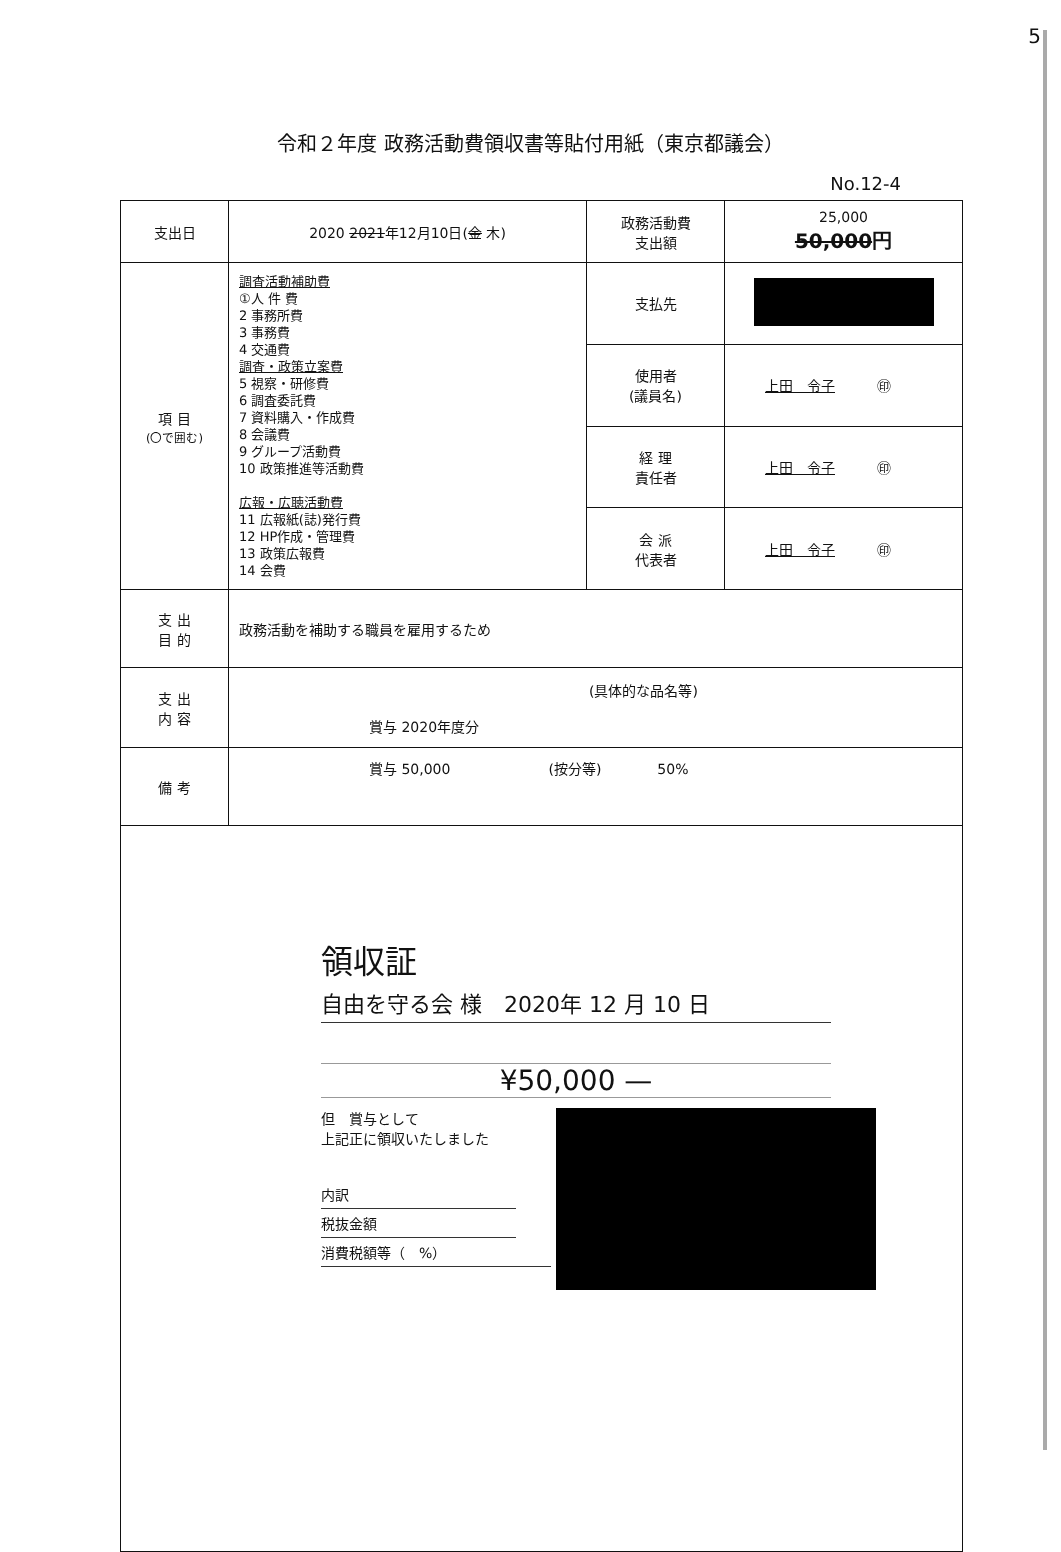5
令和２年度 政務活動費領収書等貼付用紙（東京都議会）
No.12-4
| 支出日 | 2020 2021 年12月10日( 金 木) | 政務活動費 支出額 | 25,000 50,000 円 |
| 項 目 (〇で囲む) | 調査活動補助費 ①人 件 費 2 事務所費 3 事務費 4 交通費 調査・政策立案費 5 視察・研修費 6 調査委託費 7 資料購入・作成費 8 会議費 9 グループ活動費 10 政策推進等活動費 広報・広聴活動費 11 広報紙(誌)発行費 12 HP作成・管理費 13 政策広報費 14 会費 | 支払先 | |
| | | 使用者 (議員名) | 上田 令子 ㊞ |
| | | 経 理 責任者 | 上田 令子 ㊞ |
| | | 会 派 代表者 | 上田 令子 ㊞ |
| 支 出 目 的 | 政務活動を補助する職員を雇用するため | | |
| 支 出 内 容 | (具体的な品名等) 賞与 2020年度分 | | |
| 備 考 | 賞与 50,000 (按分等) 50% | | |
| 領収証 自由を守る会 様 2020年 12 月 10 日 ¥50,000 — 但 賞与として 上記正に領収いたしました 内訳 税抜金額 消費税額等（ %） | | | |